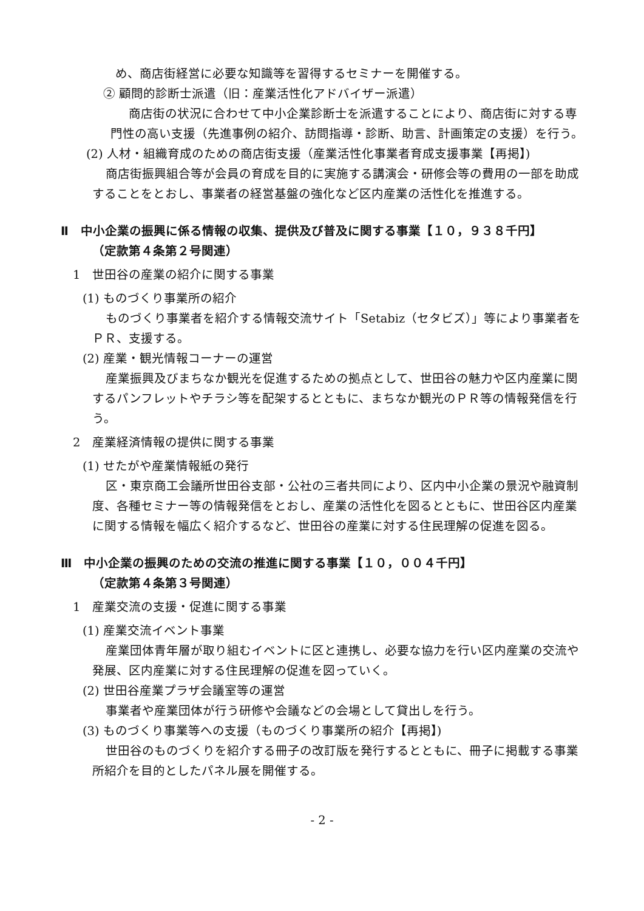め、商店街経営に必要な知識等を習得するセミナーを開催する。
② 顧問的診断士派遣（旧：産業活性化アドバイザー派遣）
商店街の状況に合わせて中小企業診断士を派遣することにより、商店街に対する専門性の高い支援（先進事例の紹介、訪問指導・診断、助言、計画策定の支援）を行う。
(2) 人材・組織育成のための商店街支援（産業活性化事業者育成支援事業【再掲】)
商店街振興組合等が会員の育成を目的に実施する講演会・研修会等の費用の一部を助成することをとおし、事業者の経営基盤の強化など区内産業の活性化を推進する。
Ⅱ　中小企業の振興に係る情報の収集、提供及び普及に関する事業【１０，９３８千円】
（定款第４条第２号関連）
1　世田谷の産業の紹介に関する事業
(1) ものづくり事業所の紹介
ものづくり事業者を紹介する情報交流サイト「Setabiz（セタビズ）」等により事業者をＰＲ、支援する。
(2) 産業・観光情報コーナーの運営
産業振興及びまちなか観光を促進するための拠点として、世田谷の魅力や区内産業に関するパンフレットやチラシ等を配架するとともに、まちなか観光のＰＲ等の情報発信を行う。
2　産業経済情報の提供に関する事業
(1) せたがや産業情報紙の発行
区・東京商工会議所世田谷支部・公社の三者共同により、区内中小企業の景況や融資制度、各種セミナー等の情報発信をとおし、産業の活性化を図るとともに、世田谷区内産業に関する情報を幅広く紹介するなど、世田谷の産業に対する住民理解の促進を図る。
Ⅲ　中小企業の振興のための交流の推進に関する事業【１０，００４千円】
（定款第４条第３号関連）
1　産業交流の支援・促進に関する事業
(1) 産業交流イベント事業
産業団体青年層が取り組むイベントに区と連携し、必要な協力を行い区内産業の交流や発展、区内産業に対する住民理解の促進を図っていく。
(2) 世田谷産業プラザ会議室等の運営
事業者や産業団体が行う研修や会議などの会場として貸出しを行う。
(3) ものづくり事業等への支援（ものづくり事業所の紹介【再掲】)
世田谷のものづくりを紹介する冊子の改訂版を発行するとともに、冊子に掲載する事業所紹介を目的としたパネル展を開催する。
- 2 -